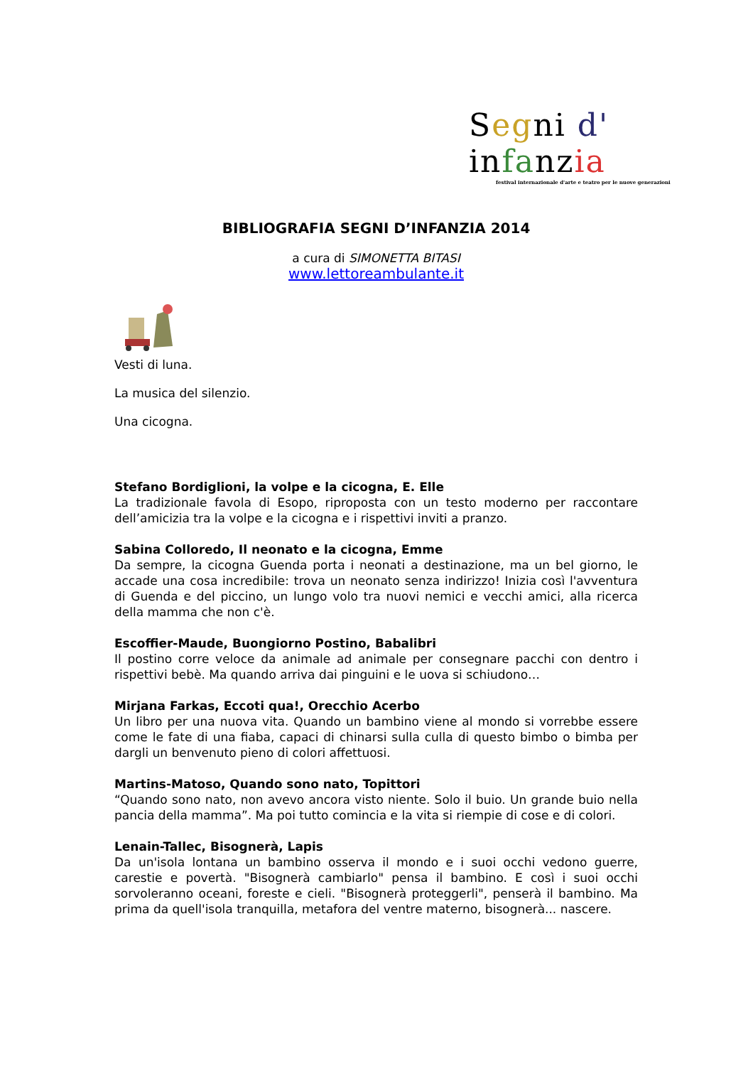Segni d' infanzia
festival internazionale d'arte e teatro per le nuove generazioni
BIBLIOGRAFIA SEGNI D’INFANZIA 2014
a cura di SIMONETTA BITASI
www.lettoreambulante.it
Vesti di luna.
La musica del silenzio.
Una cicogna.
Stefano Bordiglioni, la volpe e la cicogna, E. Elle
La tradizionale favola di Esopo, riproposta con un testo moderno per raccontare dell’amicizia tra la volpe e la cicogna e i rispettivi inviti a pranzo.
Sabina Colloredo, Il neonato e la cicogna, Emme
Da sempre, la cicogna Guenda porta i neonati a destinazione, ma un bel giorno, le accade una cosa incredibile: trova un neonato senza indirizzo! Inizia così l'avventura di Guenda e del piccino, un lungo volo tra nuovi nemici e vecchi amici, alla ricerca della mamma che non c'è.
Escoffier-Maude, Buongiorno Postino, Babalibri
Il postino corre veloce da animale ad animale per consegnare pacchi con dentro i rispettivi bebè. Ma quando arriva dai pinguini e le uova si schiudono…
Mirjana Farkas, Eccoti qua!, Orecchio Acerbo
Un libro per una nuova vita. Quando un bambino viene al mondo si vorrebbe essere come le fate di una fiaba, capaci di chinarsi sulla culla di questo bimbo o bimba per dargli un benvenuto pieno di colori affettuosi.
Martins-Matoso, Quando sono nato, Topittori
“Quando sono nato, non avevo ancora visto niente. Solo il buio. Un grande buio nella pancia della mamma”. Ma poi tutto comincia e la vita si riempie di cose e di colori.
Lenain-Tallec, Bisognerà, Lapis
Da un'isola lontana un bambino osserva il mondo e i suoi occhi vedono guerre, carestie e povertà. "Bisognerà cambiarlo" pensa il bambino. E così i suoi occhi sorvoleranno oceani, foreste e cieli. "Bisognerà proteggerli", penserà il bambino. Ma prima da quell'isola tranquilla, metafora del ventre materno, bisognerà... nascere.